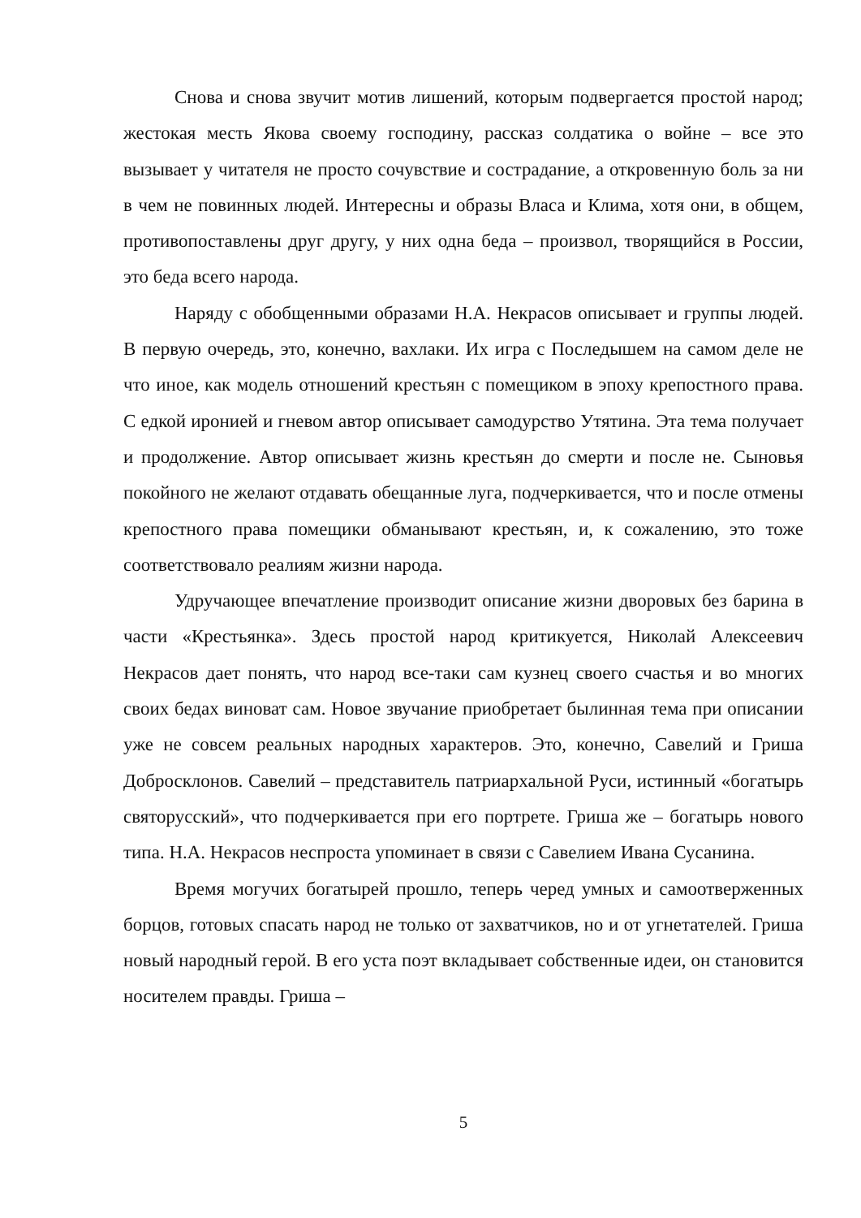Снова и снова звучит мотив лишений, которым подвергается простой народ; жестокая месть Якова своему господину, рассказ солдатика о войне – все это вызывает у читателя не просто сочувствие и сострадание, а откровенную боль за ни в чем не повинных людей. Интересны и образы Власа и Клима, хотя они, в общем, противопоставлены друг другу, у них одна беда – произвол, творящийся в России, это беда всего народа.
Наряду с обобщенными образами Н.А. Некрасов описывает и группы людей. В первую очередь, это, конечно, вахлаки. Их игра с Последышем на самом деле не что иное, как модель отношений крестьян с помещиком в эпоху крепостного права. С едкой иронией и гневом автор описывает самодурство Утятина. Эта тема получает и продолжение. Автор описывает жизнь крестьян до смерти и после не. Сыновья покойного не желают отдавать обещанные луга, подчеркивается, что и после отмены крепостного права помещики обманывают крестьян, и, к сожалению, это тоже соответствовало реалиям жизни народа.
Удручающее впечатление производит описание жизни дворовых без барина в части «Крестьянка». Здесь простой народ критикуется, Николай Алексеевич Некрасов дает понять, что народ все-таки сам кузнец своего счастья и во многих своих бедах виноват сам. Новое звучание приобретает былинная тема при описании уже не совсем реальных народных характеров. Это, конечно, Савелий и Гриша Добросклонов. Савелий – представитель патриархальной Руси, истинный «богатырь святорусский», что подчеркивается при его портрете. Гриша же – богатырь нового типа. Н.А. Некрасов неспроста упоминает в связи с Савелием Ивана Сусанина.
Время могучих богатырей прошло, теперь черед умных и самоотверженных борцов, готовых спасать народ не только от захватчиков, но и от угнетателей. Гриша новый народный герой. В его уста поэт вкладывает собственные идеи, он становится носителем правды. Гриша –
5